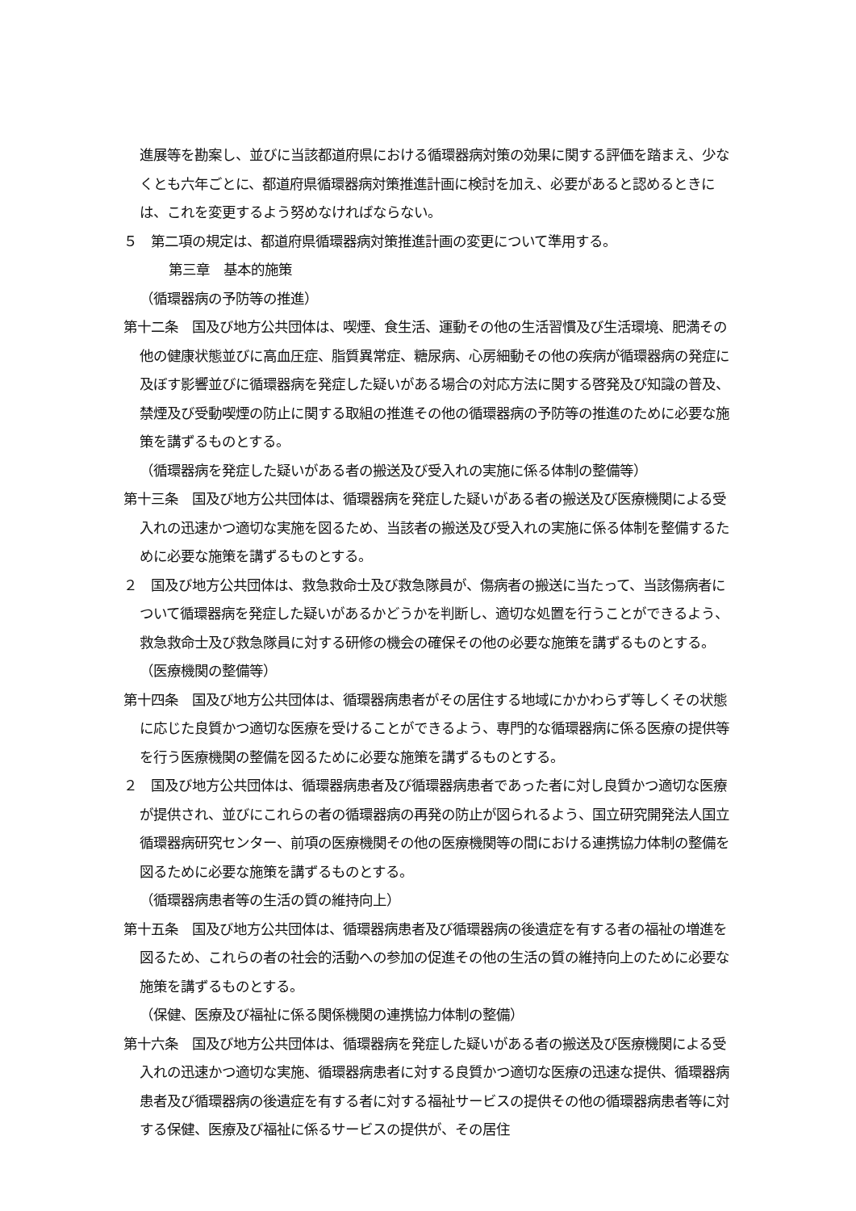進展等を勘案し、並びに当該都道府県における循環器病対策の効果に関する評価を踏まえ、少なくとも六年ごとに、都道府県循環器病対策推進計画に検討を加え、必要があると認めるときには、これを変更するよう努めなければならない。
５　第二項の規定は、都道府県循環器病対策推進計画の変更について準用する。
第三章　基本的施策
（循環器病の予防等の推進）
第十二条　国及び地方公共団体は、喫煙、食生活、運動その他の生活習慣及び生活環境、肥満その他の健康状態並びに高血圧症、脂質異常症、糖尿病、心房細動その他の疾病が循環器病の発症に及ぼす影響並びに循環器病を発症した疑いがある場合の対応方法に関する啓発及び知識の普及、禁煙及び受動喫煙の防止に関する取組の推進その他の循環器病の予防等の推進のために必要な施策を講ずるものとする。
（循環器病を発症した疑いがある者の搬送及び受入れの実施に係る体制の整備等）
第十三条　国及び地方公共団体は、循環器病を発症した疑いがある者の搬送及び医療機関による受入れの迅速かつ適切な実施を図るため、当該者の搬送及び受入れの実施に係る体制を整備するために必要な施策を講ずるものとする。
２　国及び地方公共団体は、救急救命士及び救急隊員が、傷病者の搬送に当たって、当該傷病者について循環器病を発症した疑いがあるかどうかを判断し、適切な処置を行うことができるよう、救急救命士及び救急隊員に対する研修の機会の確保その他の必要な施策を講ずるものとする。
（医療機関の整備等）
第十四条　国及び地方公共団体は、循環器病患者がその居住する地域にかかわらず等しくその状態に応じた良質かつ適切な医療を受けることができるよう、専門的な循環器病に係る医療の提供等を行う医療機関の整備を図るために必要な施策を講ずるものとする。
２　国及び地方公共団体は、循環器病患者及び循環器病患者であった者に対し良質かつ適切な医療が提供され、並びにこれらの者の循環器病の再発の防止が図られるよう、国立研究開発法人国立循環器病研究センター、前項の医療機関その他の医療機関等の間における連携協力体制の整備を図るために必要な施策を講ずるものとする。
（循環器病患者等の生活の質の維持向上）
第十五条　国及び地方公共団体は、循環器病患者及び循環器病の後遺症を有する者の福祉の増進を図るため、これらの者の社会的活動への参加の促進その他の生活の質の維持向上のために必要な施策を講ずるものとする。
（保健、医療及び福祉に係る関係機関の連携協力体制の整備）
第十六条　国及び地方公共団体は、循環器病を発症した疑いがある者の搬送及び医療機関による受入れの迅速かつ適切な実施、循環器病患者に対する良質かつ適切な医療の迅速な提供、循環器病患者及び循環器病の後遺症を有する者に対する福祉サービスの提供その他の循環器病患者等に対する保健、医療及び福祉に係るサービスの提供が、その居住